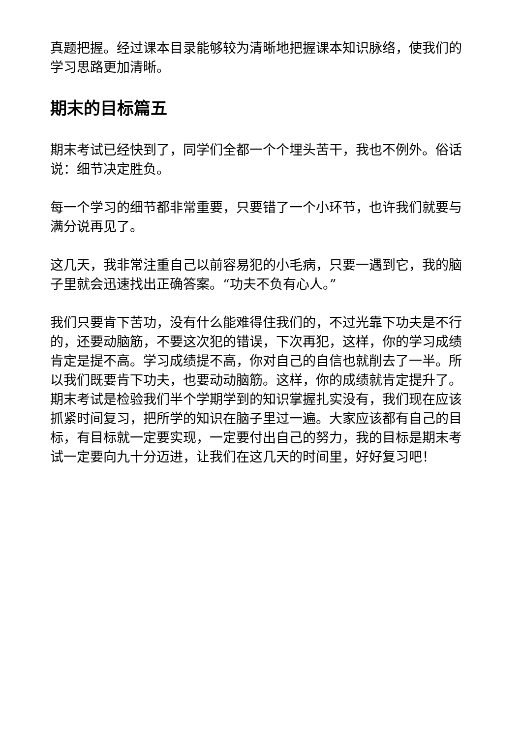真题把握。经过课本目录能够较为清晰地把握课本知识脉络，使我们的学习思路更加清晰。
期末的目标篇五
期末考试已经快到了，同学们全都一个个埋头苦干，我也不例外。俗话说：细节决定胜负。
每一个学习的细节都非常重要，只要错了一个小环节，也许我们就要与满分说再见了。
这几天，我非常注重自己以前容易犯的小毛病，只要一遇到它，我的脑子里就会迅速找出正确答案。“功夫不负有心人。”
我们只要肯下苦功，没有什么能难得住我们的，不过光靠下功夫是不行的，还要动脑筋，不要这次犯的错误，下次再犯，这样，你的学习成绩肯定是提不高。学习成绩提不高，你对自己的自信也就削去了一半。所以我们既要肯下功夫，也要动动脑筋。这样，你的成绩就肯定提升了。期末考试是检验我们半个学期学到的知识掌握扎实没有，我们现在应该抓紧时间复习，把所学的知识在脑子里过一遍。大家应该都有自己的目标，有目标就一定要实现，一定要付出自己的努力，我的目标是期末考试一定要向九十分迈进，让我们在这几天的时间里，好好复习吧！